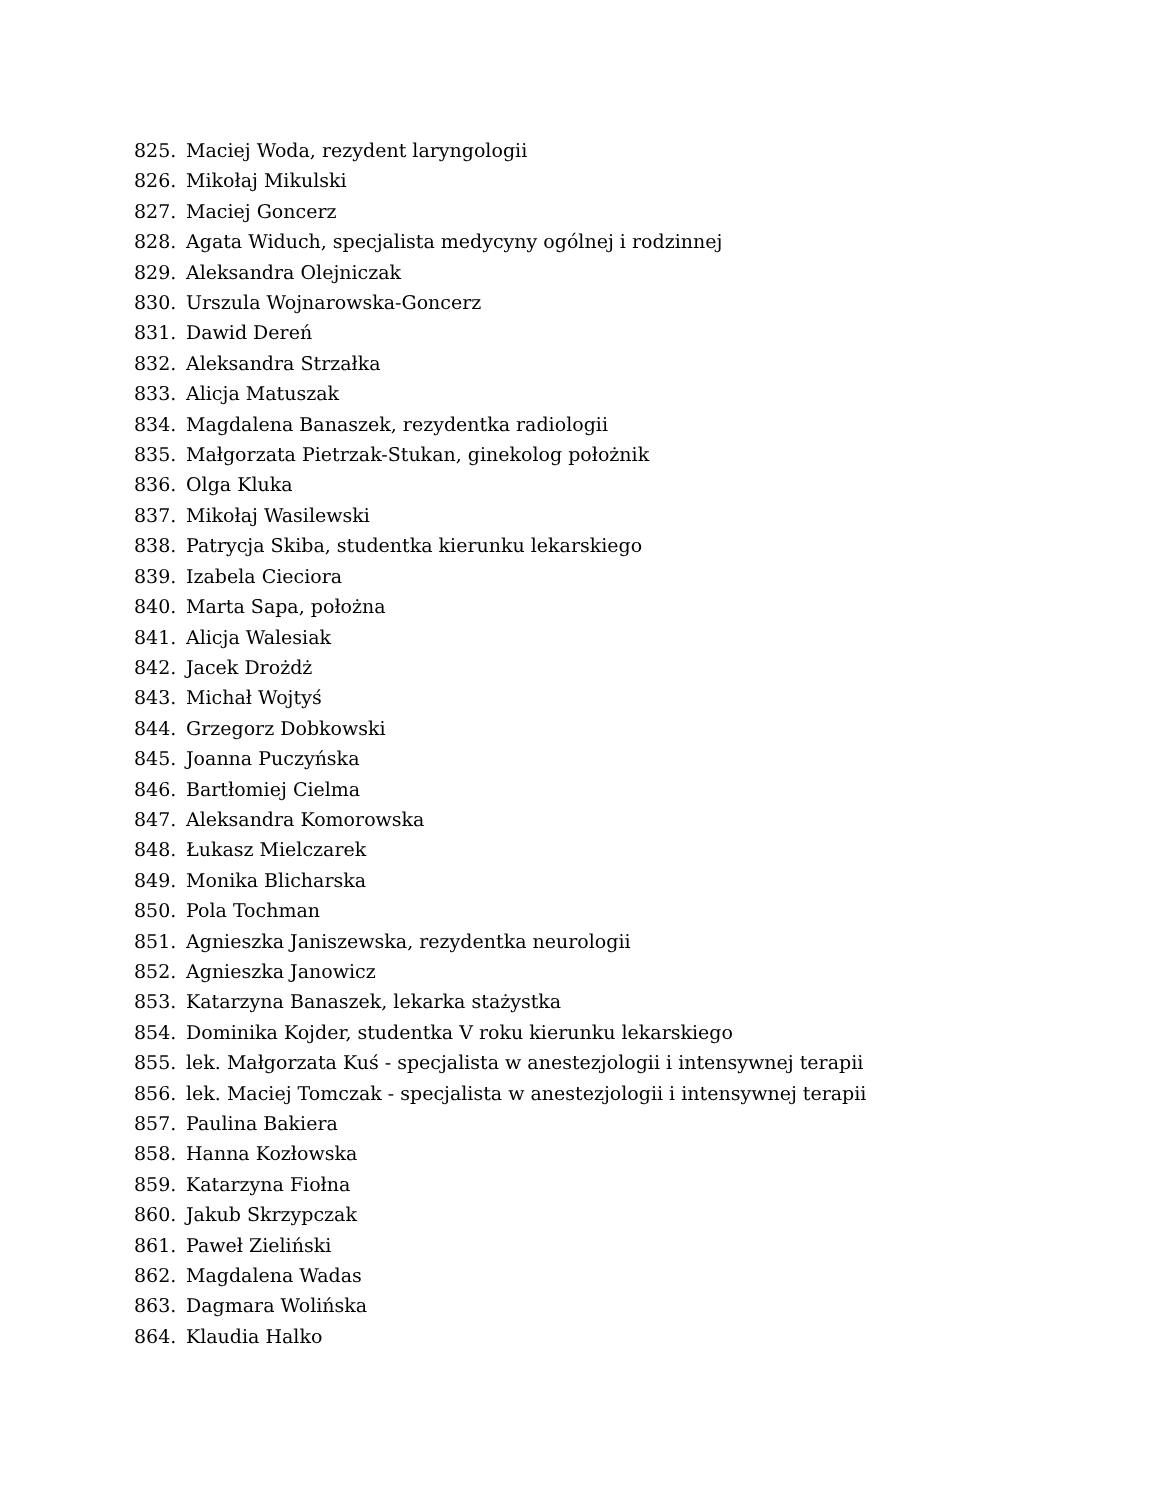825. Maciej Woda, rezydent laryngologii
826. Mikołaj Mikulski
827. Maciej Goncerz
828. Agata Widuch, specjalista medycyny ogólnej i rodzinnej
829. Aleksandra Olejniczak
830. Urszula Wojnarowska-Goncerz
831. Dawid Dereń
832. Aleksandra Strzałka
833. Alicja Matuszak
834. Magdalena Banaszek, rezydentka radiologii
835. Małgorzata Pietrzak-Stukan, ginekolog położnik
836. Olga Kluka
837. Mikołaj Wasilewski
838. Patrycja Skiba, studentka kierunku lekarskiego
839. Izabela Cieciora
840. Marta Sapa, położna
841. Alicja Walesiak
842. Jacek Drożdż
843. Michał Wojtyś
844. Grzegorz Dobkowski
845. Joanna Puczyńska
846. Bartłomiej Cielma
847. Aleksandra Komorowska
848. Łukasz Mielczarek
849. Monika Blicharska
850. Pola Tochman
851. Agnieszka Janiszewska, rezydentka neurologii
852. Agnieszka Janowicz
853. Katarzyna Banaszek, lekarka stażystka
854. Dominika Kojder, studentka V roku kierunku lekarskiego
855. lek. Małgorzata Kuś - specjalista w anestezjologii i intensywnej terapii
856. lek. Maciej Tomczak - specjalista w anestezjologii i intensywnej terapii
857. Paulina Bakiera
858. Hanna Kozłowska
859. Katarzyna Fiołna
860. Jakub Skrzypczak
861. Paweł Zieliński
862. Magdalena Wadas
863. Dagmara Wolińska
864. Klaudia Halko